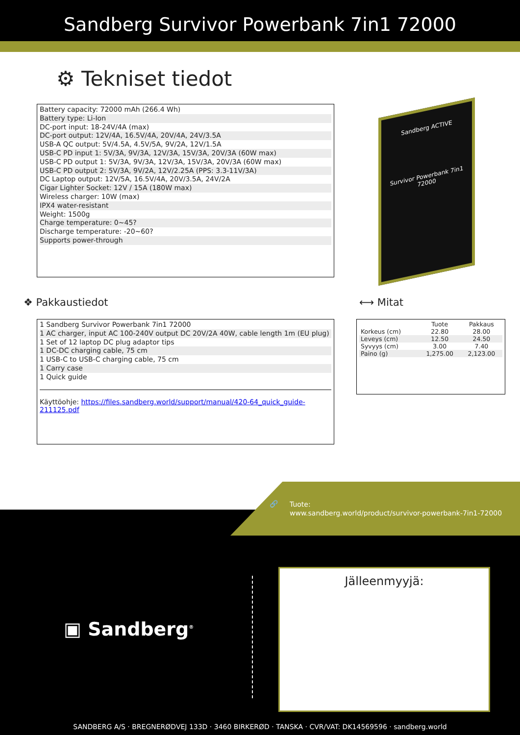Sandberg Survivor Powerbank 7in1 72000
⚙ Tekniset tiedot
Battery capacity: 72000 mAh (266.4 Wh)
Battery type: Li-Ion
DC-port input: 18-24V/4A (max)
DC-port output: 12V/4A, 16.5V/4A, 20V/4A, 24V/3.5A
USB-A QC output: 5V/4.5A, 4.5V/5A, 9V/2A, 12V/1.5A
USB-C PD input 1: 5V/3A, 9V/3A, 12V/3A, 15V/3A, 20V/3A (60W max)
USB-C PD output 1: 5V/3A, 9V/3A, 12V/3A, 15V/3A, 20V/3A (60W max)
USB-C PD output 2: 5V/3A, 9V/2A, 12V/2.25A (PPS: 3.3-11V/3A)
DC Laptop output: 12V/5A, 16.5V/4A, 20V/3.5A, 24V/2A
Cigar Lighter Socket: 12V / 15A (180W max)
Wireless charger: 10W (max)
IPX4 water-resistant
Weight: 1500g
Charge temperature: 0~45?
Discharge temperature: -20~60?
Supports power-through
Sandberg ACTIVE
Survivor Powerbank 7in1 72000
❖ Pakkaustiedot ⟷ Mitat
1 Sandberg Survivor Powerbank 7in1 72000
1 AC charger, input AC 100-240V output DC 20V/2A 40W, cable length 1m (EU plug)
1 Set of 12 laptop DC plug adaptor tips
1 DC-DC charging cable, 75 cm
1 USB-C to USB-C charging cable, 75 cm
1 Carry case
1 Quick guide
Käyttöohje: https://files.sandberg.world/support/manual/420-64_quick_guide-211125.pdf
| | Tuote | Pakkaus |
| --- | --- | --- |
| Korkeus (cm) | 22.80 | 28.00 |
| Leveys (cm) | 12.50 | 24.50 |
| Syvyys (cm) | 3.00 | 7.40 |
| Paino (g) | 1,275.00 | 2,123.00 |
🔗
Tuote:
www.sandberg.world/product/survivor-powerbank-7in1-72000
▣ Sandberg<sup>®</sup>
Jälleenmyyjä:
SANDBERG A/S · BREGNERØDVEJ 133D · 3460 BIRKERØD · TANSKA · CVR/VAT: DK14569596 · sandberg.world